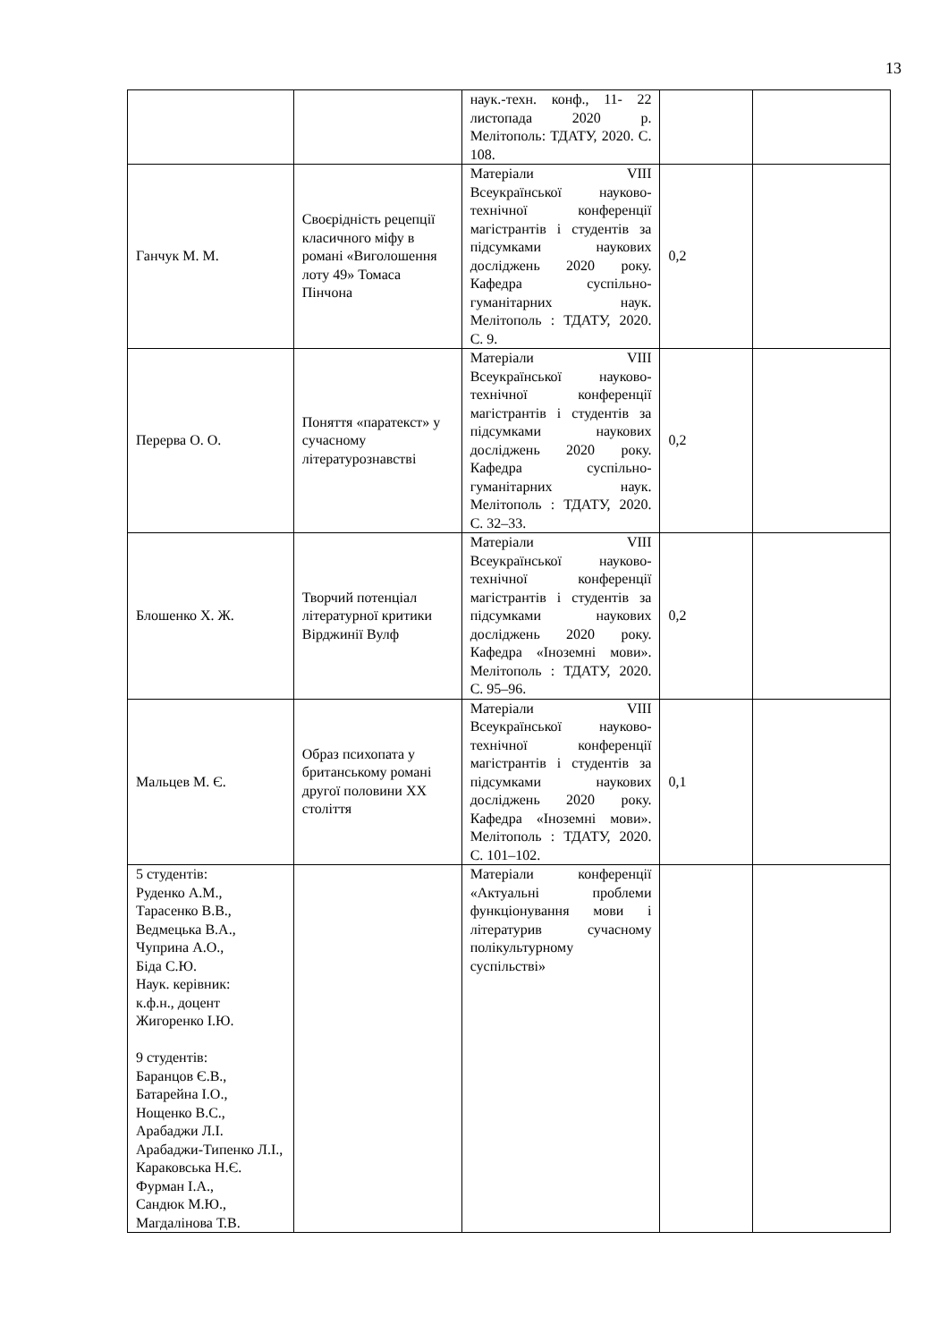13
| | | наук.-техн. конф., 11- 22 листопада 2020 р. Мелітополь: ТДАТУ, 2020. С. 108. | | |
| Ганчук М. М. | Своєрідність рецепції класичного міфу в романі «Виголошення лоту 49» Томаса Пінчона | Матеріали VIII Всеукраїнської науково-технічної конференції магістрантів і студентів за підсумками наукових досліджень 2020 року. Кафедра суспільно-гуманітарних наук. Мелітополь : ТДАТУ, 2020. С. 9. | 0,2 | |
| Перерва О. О. | Поняття «паратекст» у сучасному літературознавстві | Матеріали VIII Всеукраїнської науково-технічної конференції магістрантів і студентів за підсумками наукових досліджень 2020 року. Кафедра суспільно-гуманітарних наук. Мелітополь : ТДАТУ, 2020. С. 32–33. | 0,2 | |
| Блошенко Х. Ж. | Творчий потенціал літературної критики Вірджинії Вулф | Матеріали VIII Всеукраїнської науково-технічної конференції магістрантів і студентів за підсумками наукових досліджень 2020 року. Кафедра «Іноземні мови». Мелітополь : ТДАТУ, 2020. С. 95–96. | 0,2 | |
| Мальцев М. Є. | Образ психопата у британському романі другої половини XX століття | Матеріали VIII Всеукраїнської науково-технічної конференції магістрантів і студентів за підсумками наукових досліджень 2020 року. Кафедра «Іноземні мови». Мелітополь : ТДАТУ, 2020. С. 101–102. | 0,1 | |
| 5 студентів: Руденко А.М., Тарасенко В.В., Ведмецька В.А., Чуприна А.О., Біда С.Ю. Наук. керівник: к.ф.н., доцент Жигоренко І.Ю. 9 студентів: Баранцов Є.В., Батарейна І.О., Нощенко В.С., Арабаджи Л.І. Арабаджи-Типенко Л.І., Караковська Н.Є. Фурман І.А., Сандюк М.Ю., Магдалінова Т.В. | | Матеріали конференції «Актуальні проблеми функціонування мови і літературив сучасному полікультурному суспільстві» | | |